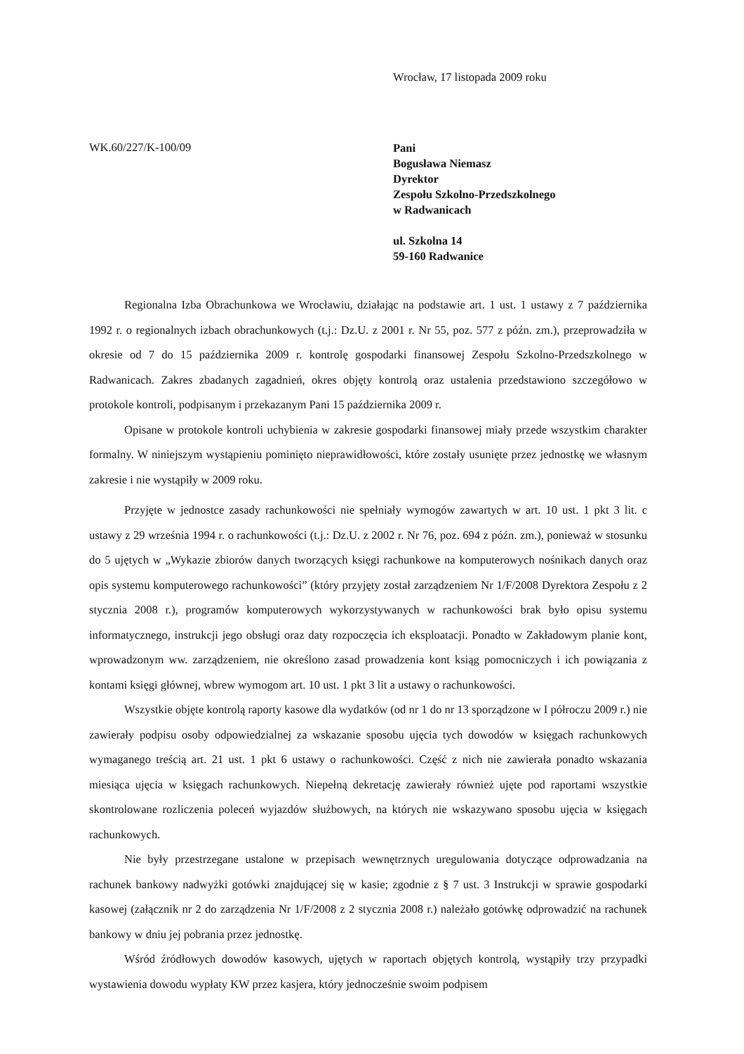Wrocław, 17 listopada 2009 roku
WK.60/227/K-100/09
Pani
Bogusława Niemasz
Dyrektor
Zespołu Szkolno-Przedszkolnego
w Radwanicach
ul. Szkolna 14
59-160 Radwanice
Regionalna Izba Obrachunkowa we Wrocławiu, działając na podstawie art. 1 ust. 1 ustawy z 7 października 1992 r. o regionalnych izbach obrachunkowych (t.j.: Dz.U. z 2001 r. Nr 55, poz. 577 z późn. zm.), przeprowadziła w okresie od 7 do 15 października 2009 r. kontrolę gospodarki finansowej Zespołu Szkolno-Przedszkolnego w Radwanicach. Zakres zbadanych zagadnień, okres objęty kontrolą oraz ustalenia przedstawiono szczegółowo w protokole kontroli, podpisanym i przekazanym Pani 15 października 2009 r.
Opisane w protokole kontroli uchybienia w zakresie gospodarki finansowej miały przede wszystkim charakter formalny. W niniejszym wystąpieniu pominięto nieprawidłowości, które zostały usunięte przez jednostkę we własnym zakresie i nie wystąpiły w 2009 roku.
Przyjęte w jednostce zasady rachunkowości nie spełniały wymogów zawartych w art. 10 ust. 1 pkt 3 lit. c ustawy z 29 września 1994 r. o rachunkowości (t.j.: Dz.U. z 2002 r. Nr 76, poz. 694 z późn. zm.), ponieważ w stosunku do 5 ujętych w „Wykazie zbiorów danych tworzących księgi rachunkowe na komputerowych nośnikach danych oraz opis systemu komputerowego rachunkowości” (który przyjęty został zarządzeniem Nr 1/F/2008 Dyrektora Zespołu z 2 stycznia 2008 r.), programów komputerowych wykorzystywanych w rachunkowości brak było opisu systemu informatycznego, instrukcji jego obsługi oraz daty rozpoczęcia ich eksploatacji. Ponadto w Zakładowym planie kont, wprowadzonym ww. zarządzeniem, nie określono zasad prowadzenia kont ksiąg pomocniczych i ich powiązania z kontami księgi głównej, wbrew wymogom art. 10 ust. 1 pkt 3 lit a ustawy o rachunkowości.
Wszystkie objęte kontrolą raporty kasowe dla wydatków (od nr 1 do nr 13 sporządzone w I półroczu 2009 r.) nie zawierały podpisu osoby odpowiedzialnej za wskazanie sposobu ujęcia tych dowodów w księgach rachunkowych wymaganego treścią art. 21 ust. 1 pkt 6 ustawy o rachunkowości. Część z nich nie zawierała ponadto wskazania miesiąca ujęcia w księgach rachunkowych. Niepełną dekretację zawierały również ujęte pod raportami wszystkie skontrolowane rozliczenia poleceń wyjazdów służbowych, na których nie wskazywano sposobu ujęcia w księgach rachunkowych.
Nie były przestrzegane ustalone w przepisach wewnętrznych uregulowania dotyczące odprowadzania na rachunek bankowy nadwyżki gotówki znajdującej się w kasie; zgodnie z § 7 ust. 3 Instrukcji w sprawie gospodarki kasowej (załącznik nr 2 do zarządzenia Nr 1/F/2008 z 2 stycznia 2008 r.) należało gotówkę odprowadzić na rachunek bankowy w dniu jej pobrania przez jednostkę.
Wśród źródłowych dowodów kasowych, ujętych w raportach objętych kontrolą, wystąpiły trzy przypadki wystawienia dowodu wypłaty KW przez kasjera, który jednocześnie swoim podpisem